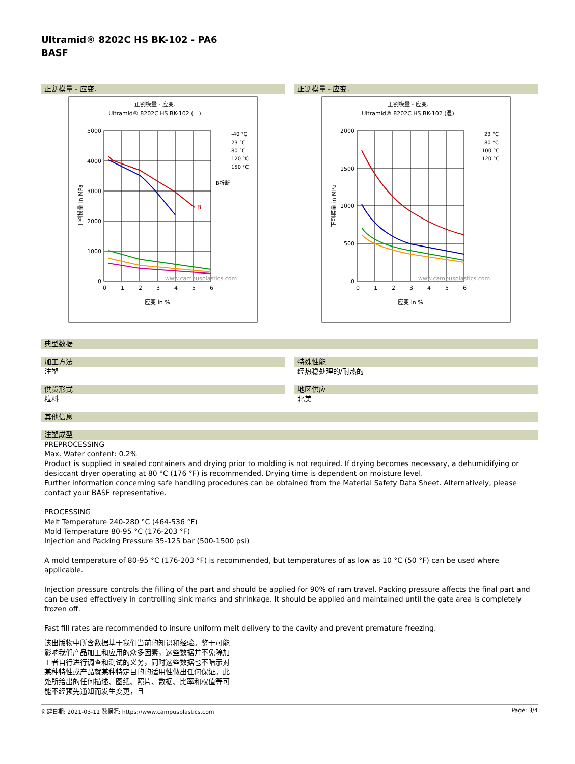Ultramid® 8202C HS BK-102 - PA6
BASF
正割模量 - 应变.
正割模量 - 应变.
Ultramid® 8202C HS BK-102 (干)
5000
4000
3000
2000
1000
0
0
1
2
3
4
5
6
应变 in %
正割模量 in MPa
B
www.campusplastics.com
-40 °C
23 °C
80 °C
120 °C
150 °C
B折断
正割模量 - 应变.
正割模量 - 应变.
Ultramid® 8202C HS BK-102 (湿)
2000
1500
1000
500
0
0
1
2
3
4
5
6
应变 in %
正割模量 in MPa
www.campusplastics.com
23 °C
80 °C
100 °C
120 °C
典型数据
加工方法
注塑
特殊性能
经热稳处理的/耐热的
供货形式
粒料
地区供应
北美
其他信息
注塑成型
PREPROCESSING
Max. Water content: 0.2%
Product is supplied in sealed containers and drying prior to molding is not required. If drying becomes necessary, a dehumidifying or desiccant dryer operating at 80 °C (176 °F) is recommended. Drying time is dependent on moisture level.
Further information concerning safe handling procedures can be obtained from the Material Safety Data Sheet. Alternatively, please contact your BASF representative.
PROCESSING
Melt Temperature 240-280 °C (464-536 °F)
Mold Temperature 80-95 °C (176-203 °F)
Injection and Packing Pressure 35-125 bar (500-1500 psi)
A mold temperature of 80-95 °C (176-203 °F) is recommended, but temperatures of as low as 10 °C (50 °F) can be used where applicable.
Injection pressure controls the filling of the part and should be applied for 90% of ram travel. Packing pressure affects the final part and can be used effectively in controlling sink marks and shrinkage. It should be applied and maintained until the gate area is completely frozen off.
Fast fill rates are recommended to insure uniform melt delivery to the cavity and prevent premature freezing.
该出版物中所含数据基于我们当前的知识和经验。鉴于可能影响我们产品加工和应用的众多因素，这些数据并不免除加工者自行进行调查和测试的义务，同时这些数据也不暗示对某种特性或产品就某种特定目的的适用性做出任何保证。此处所给出的任何描述、图纸、照片、数据、比率和权值等可能不经预先通知而发生变更，且
创建日期: 2021-03-11 数据源: https://www.campusplastics.com Page: 3/4